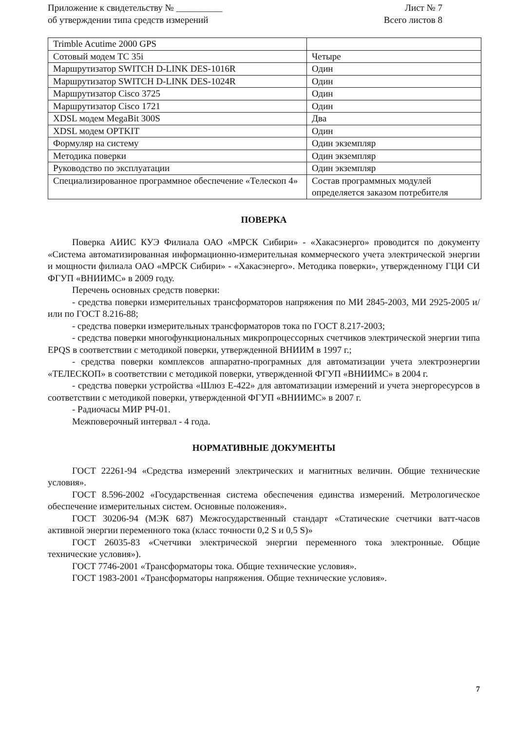Приложение к свидетельству № __________
об утверждении типа средств измерений
Лист № 7
Всего листов 8
| Trimble Acutime 2000 GPS | |
| Сотовый модем TC 35i | Четыре |
| Маршрутизатор SWITCH D-LINK DES-1016R | Один |
| Маршрутизатор SWITCH D-LINK DES-1024R | Один |
| Маршрутизатор Cisco 3725 | Один |
| Маршрутизатор Cisco 1721 | Один |
| XDSL модем MegaBit 300S | Два |
| XDSL модем OPTKIT | Один |
| Формуляр на систему | Один экземпляр |
| Методика поверки | Один экземпляр |
| Руководство по эксплуатации | Один экземпляр |
| Специализированное программное обеспечение «Телескоп 4» | Состав программных модулей определяется заказом потребителя |
ПОВЕРКА
Поверка АИИС КУЭ Филиала ОАО «МРСК Сибири» - «Хакасэнерго» проводится по документу «Система автоматизированная информационно-измерительная коммерческого учета электрической энергии и мощности филиала ОАО «МРСК Сибири» - «Хакасэнерго». Методика поверки», утвержденному ГЦИ СИ ФГУП «ВНИИМС» в 2009 году.
Перечень основных средств поверки:
- средства поверки измерительных трансформаторов напряжения по МИ 2845-2003, МИ 2925-2005 и/или по ГОСТ 8.216-88;
- средства поверки измерительных трансформаторов тока по ГОСТ 8.217-2003;
- средства поверки многофункциональных микропроцессорных счетчиков электрической энергии типа EPQS в соответствии с методикой поверки, утвержденной ВНИИМ в 1997 г.;
- средства поверки комплексов аппаратно-програмных для автоматизации учета электроэнергии «ТЕЛЕСКОП» в соответствии с методикой поверки, утвержденной ФГУП «ВНИИМС» в 2004 г.
- средства поверки устройства «Шлюз Е-422» для автоматизации измерений и учета энергоресурсов в соответствии с методикой поверки, утвержденной ФГУП «ВНИИМС» в 2007 г.
- Радиочасы МИР РЧ-01.
Межповерочный интервал - 4 года.
НОРМАТИВНЫЕ ДОКУМЕНТЫ
ГОСТ 22261-94 «Средства измерений электрических и магнитных величин. Общие технические условия».
ГОСТ 8.596-2002 «Государственная система обеспечения единства измерений. Метрологическое обеспечение измерительных систем. Основные положения».
ГОСТ 30206-94 (МЭК 687) Межгосударственный стандарт «Статические счетчики ватт-часов активной энергии переменного тока (класс точности 0,2 S и 0,5 S)»
ГОСТ 26035-83 «Счетчики электрической энергии переменного тока электронные. Общие технические условия»).
ГОСТ 7746-2001 «Трансформаторы тока. Общие технические условия».
ГОСТ 1983-2001 «Трансформаторы напряжения. Общие технические условия».
7